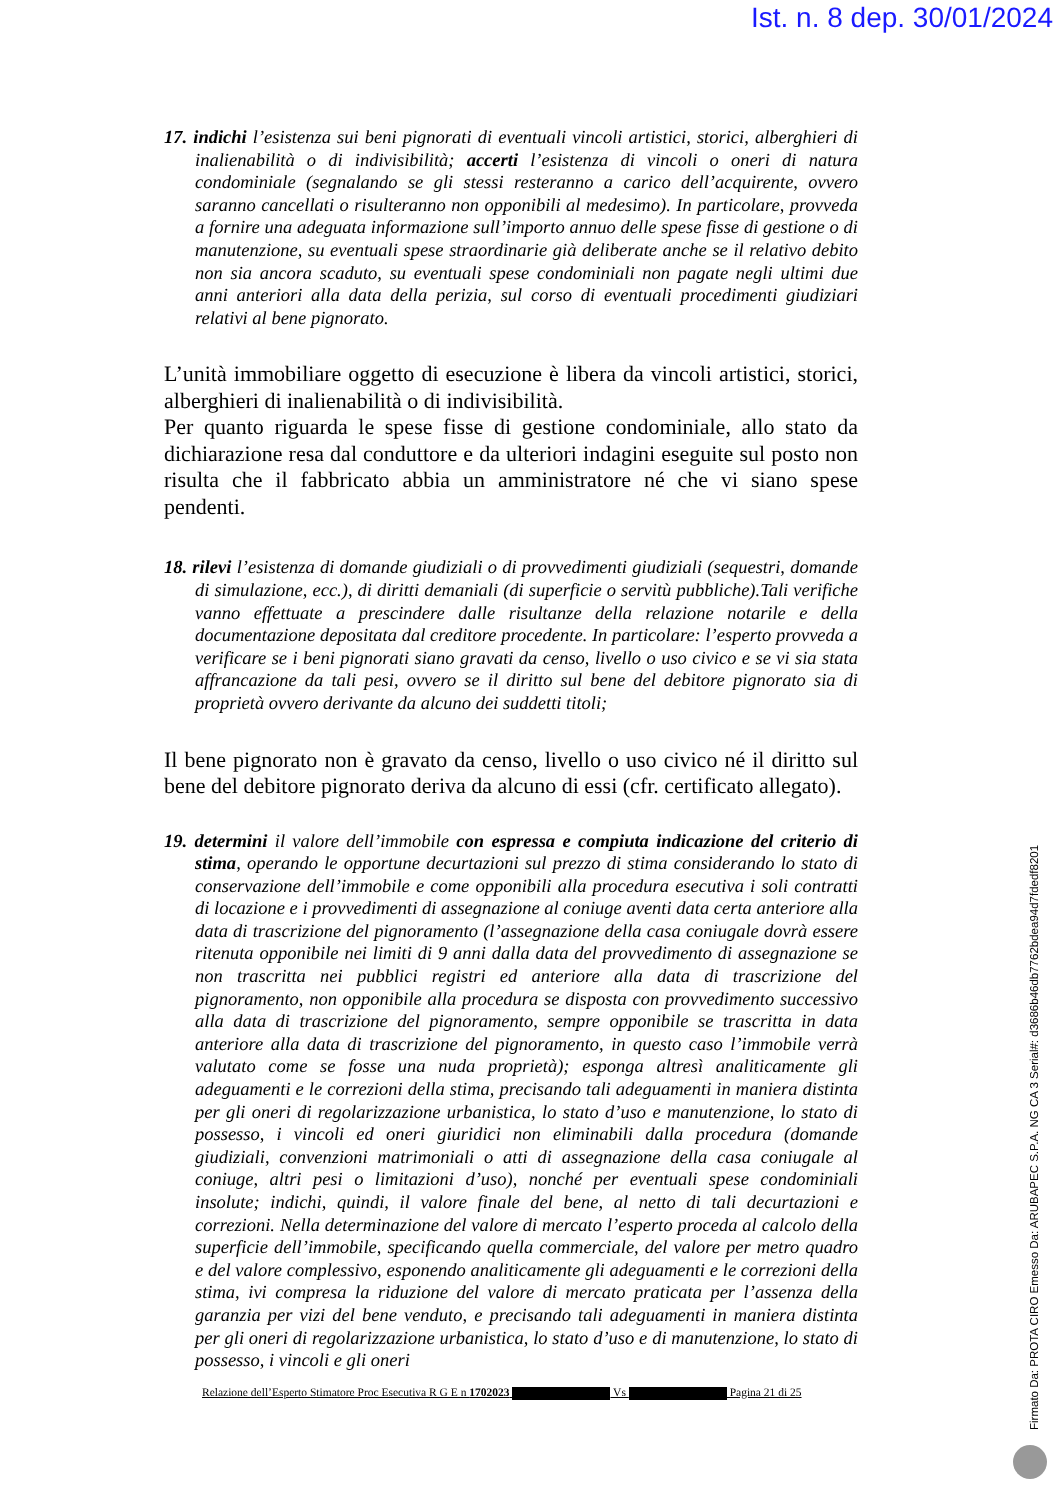Ist. n. 8 dep. 30/01/2024
17. indichi l’esistenza sui beni pignorati di eventuali vincoli artistici, storici, alberghieri di inalienabilità o di indivisibilità; accerti l’esistenza di vincoli o oneri di natura condominiale (segnalando se gli stessi resteranno a carico dell’acquirente, ovvero saranno cancellati o risulteranno non opponibili al medesimo). In particolare, provveda a fornire una adeguata informazione sull’importo annuo delle spese fisse di gestione o di manutenzione, su eventuali spese straordinarie già deliberate anche se il relativo debito non sia ancora scaduto, su eventuali spese condominiali non pagate negli ultimi due anni anteriori alla data della perizia, sul corso di eventuali procedimenti giudiziari relativi al bene pignorato.
L’unità immobiliare oggetto di esecuzione è libera da vincoli artistici, storici, alberghieri di inalienabilità o di indivisibilità.
Per quanto riguarda le spese fisse di gestione condominiale, allo stato da dichiarazione resa dal conduttore e da ulteriori indagini eseguite sul posto non risulta che il fabbricato abbia un amministratore né che vi siano spese pendenti.
18. rilevi l’esistenza di domande giudiziali o di provvedimenti giudiziali (sequestri, domande di simulazione, ecc.), di diritti demaniali (di superficie o servitù pubbliche).Tali verifiche vanno effettuate a prescindere dalle risultanze della relazione notarile e della documentazione depositata dal creditore procedente. In particolare: l’esperto provveda a verificare se i beni pignorati siano gravati da censo, livello o uso civico e se vi sia stata affrancazione da tali pesi, ovvero se il diritto sul bene del debitore pignorato sia di proprietà ovvero derivante da alcuno dei suddetti titoli;
Il bene pignorato non è gravato da censo, livello o uso civico né il diritto sul bene del debitore pignorato deriva da alcuno di essi (cfr. certificato allegato).
19. determini il valore dell’immobile con espressa e compiuta indicazione del criterio di stima, operando le opportune decurtazioni sul prezzo di stima considerando lo stato di conservazione dell’immobile e come opponibili alla procedura esecutiva i soli contratti di locazione e i provvedimenti di assegnazione al coniuge aventi data certa anteriore alla data di trascrizione del pignoramento (l’assegnazione della casa coniugale dovrà essere ritenuta opponibile nei limiti di 9 anni dalla data del provvedimento di assegnazione se non trascritta nei pubblici registri ed anteriore alla data di trascrizione del pignoramento, non opponibile alla procedura se disposta con provvedimento successivo alla data di trascrizione del pignoramento, sempre opponibile se trascritta in data anteriore alla data di trascrizione del pignoramento, in questo caso l’immobile verrà valutato come se fosse una nuda proprietà); esponga altresì analiticamente gli adeguamenti e le correzioni della stima, precisando tali adeguamenti in maniera distinta per gli oneri di regolarizzazione urbanistica, lo stato d’uso e manutenzione, lo stato di possesso, i vincoli ed oneri giuridici non eliminabili dalla procedura (domande giudiziali, convenzioni matrimoniali o atti di assegnazione della casa coniugale al coniuge, altri pesi o limitazioni d’uso), nonché per eventuali spese condominiali insolute; indichi, quindi, il valore finale del bene, al netto di tali decurtazioni e correzioni. Nella determinazione del valore di mercato l’esperto proceda al calcolo della superficie dell’immobile, specificando quella commerciale, del valore per metro quadro e del valore complessivo, esponendo analiticamente gli adeguamenti e le correzioni della stima, ivi compresa la riduzione del valore di mercato praticata per l’assenza della garanzia per vizi del bene venduto, e precisando tali adeguamenti in maniera distinta per gli oneri di regolarizzazione urbanistica, lo stato d’uso e di manutenzione, lo stato di possesso, i vincoli e gli oneri
Relazione dell’Esperto Stimatore Proc Esecutiva R G E n 1702023 Vs Pagina 21 di 25
Firmato Da: PROTA CIRO Emesso Da: ARUBAPEC S.P.A. NG CA 3 Serial#: d3686b46db7762bdea94d7fdedf8201